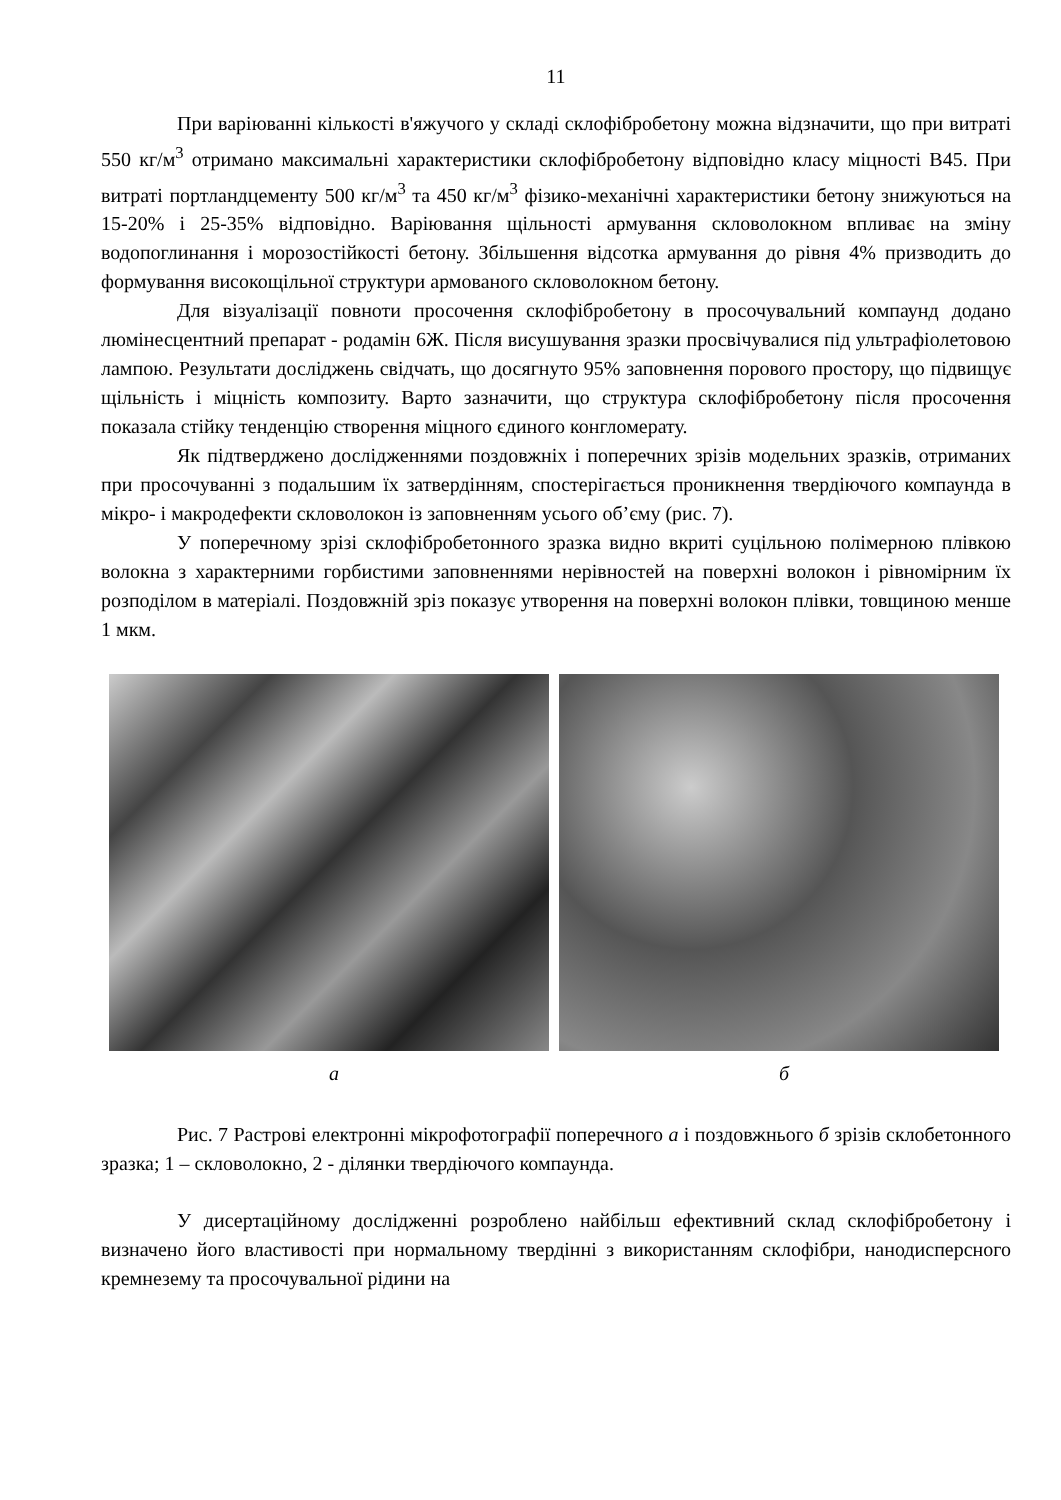11
При варіюванні кількості в'яжучого у складі склофібробетону можна відзначити, що при витраті 550 кг/м<sup>3</sup> отримано максимальні характеристики склофібробетону відповідно класу міцності В45. При витраті портландцементу 500 кг/м<sup>3</sup> та 450 кг/м<sup>3</sup> фізико-механічні характеристики бетону знижуються на 15-20% і 25-35% відповідно. Варіювання щільності армування скловолокном впливає на зміну водопоглинання і морозостійкості бетону. Збільшення відсотка армування до рівня 4% призводить до формування високощільної структури армованого скловолокном бетону.
Для візуалізації повноти просочення склофібробетону в просочувальний компаунд додано люмінесцентний препарат - родамін 6Ж. Після висушування зразки просвічувалися під ультрафіолетовою лампою. Результати досліджень свідчать, що досягнуто 95% заповнення порового простору, що підвищує щільність і міцність композиту. Варто зазначити, що структура склофібробетону після просочення показала стійку тенденцію створення міцного єдиного конгломерату.
Як підтверджено дослідженнями поздовжніх і поперечних зрізів модельних зразків, отриманих при просочуванні з подальшим їх затвердінням, спостерігається проникнення твердіючого компаунда в мікро- і макродефекти скловолокон із заповненням усього об’єму (рис. 7).
У поперечному зрізі склофібробетонного зразка видно вкриті суцільною полімерною плівкою волокна з характерними горбистими заповненнями нерівностей на поверхні волокон і рівномірним їх розподілом в матеріалі. Поздовжній зріз показує утворення на поверхні волокон плівки, товщиною менше 1 мкм.
а б
Рис. 7 Растрові електронні мікрофотографії поперечного а і поздовжнього б зрізів склобетонного зразка; 1 – скловолокно, 2 - ділянки твердіючого компаунда.
У дисертаційному дослідженні розроблено найбільш ефективний склад склофібробетону і визначено його властивості при нормальному твердінні з використанням склофібри, нанодисперсного кремнезему та просочувальної рідини на